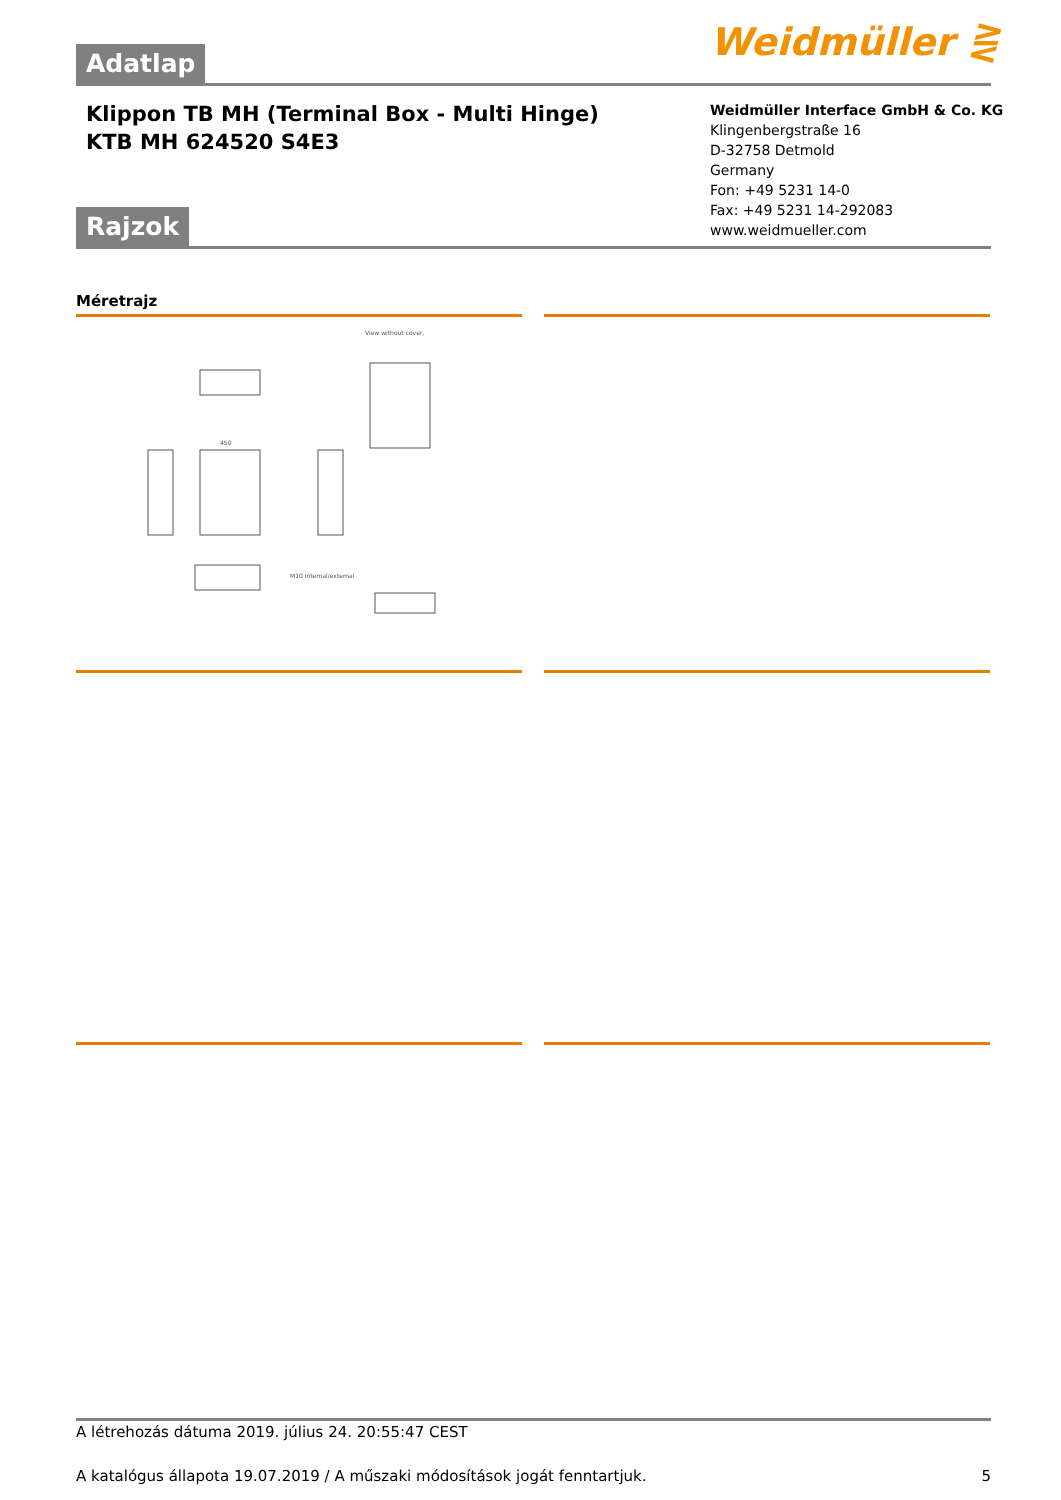Weidmüller ⋛
Adatlap
Klippon TB MH (Terminal Box - Multi Hinge)
KTB MH 624520 S4E3
Weidmüller Interface GmbH & Co. KG
Klingenbergstraße 16
D-32758 Detmold
Germany
Fon: +49 5231 14-0
Fax: +49 5231 14-292083
www.weidmueller.com
Rajzok
Méretrajz
View without cover,
450
M10 internal/external
A létrehozás dátuma 2019. július 24. 20:55:47 CEST
A katalógus állapota 19.07.2019 / A műszaki módosítások jogát fenntartjuk. 5